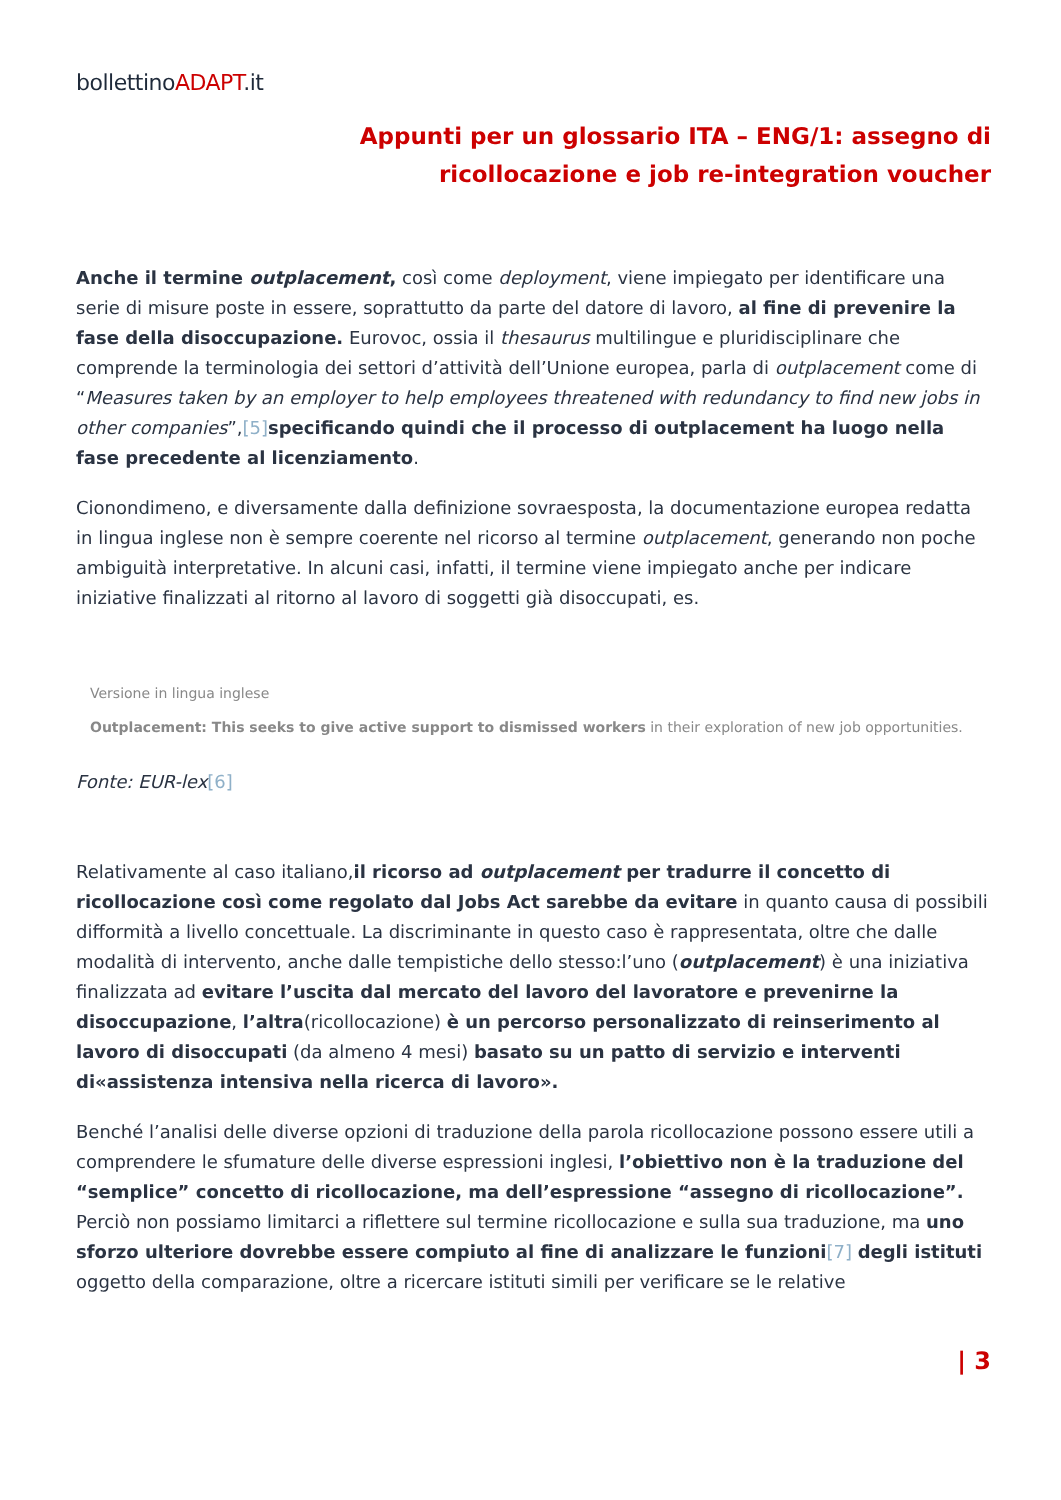bollettinoADAPT.it
Appunti per un glossario ITA – ENG/1: assegno di
ricollocazione e job re-integration voucher
Anche il termine outplacement, così come deployment, viene impiegato per identificare una serie di misure poste in essere, soprattutto da parte del datore di lavoro, al fine di prevenire la fase della disoccupazione. Eurovoc, ossia il thesaurus multilingue e pluridisciplinare che comprende la terminologia dei settori d’attività dell’Unione europea, parla di outplacement come di “Measures taken by an employer to help employees threatened with redundancy to find new jobs in other companies”,[5] specificando quindi che il processo di outplacement ha luogo nella fase precedente al licenziamento.
Cionondimeno, e diversamente dalla definizione sovraesposta, la documentazione europea redatta in lingua inglese non è sempre coerente nel ricorso al termine outplacement, generando non poche ambiguità interpretative. In alcuni casi, infatti, il termine viene impiegato anche per indicare iniziative finalizzati al ritorno al lavoro di soggetti già disoccupati, es.
Versione in lingua inglese
Outplacement: This seeks to give active support to dismissed workers in their exploration of new job opportunities.
Fonte: EUR-lex[6]
Relativamente al caso italiano,il ricorso ad outplacement per tradurre il concetto di ricollocazione così come regolato dal Jobs Act sarebbe da evitare in quanto causa di possibili difformità a livello concettuale. La discriminante in questo caso è rappresentata, oltre che dalle modalità di intervento, anche dalle tempistiche dello stesso:l’uno (outplacement) è una iniziativa finalizzata ad evitare l’uscita dal mercato del lavoro del lavoratore e prevenirne la disoccupazione, l’altra(ricollocazione) è un percorso personalizzato di reinserimento al lavoro di disoccupati (da almeno 4 mesi) basato su un patto di servizio e interventi di«assistenza intensiva nella ricerca di lavoro».
Benché l’analisi delle diverse opzioni di traduzione della parola ricollocazione possono essere utili a comprendere le sfumature delle diverse espressioni inglesi, l’obiettivo non è la traduzione del “semplice” concetto di ricollocazione, ma dell’espressione “assegno di ricollocazione”. Perciò non possiamo limitarci a riflettere sul termine ricollocazione e sulla sua traduzione, ma uno sforzo ulteriore dovrebbe essere compiuto al fine di analizzare le funzioni[7] degli istituti oggetto della comparazione, oltre a ricercare istituti simili per verificare se le relative
| 3